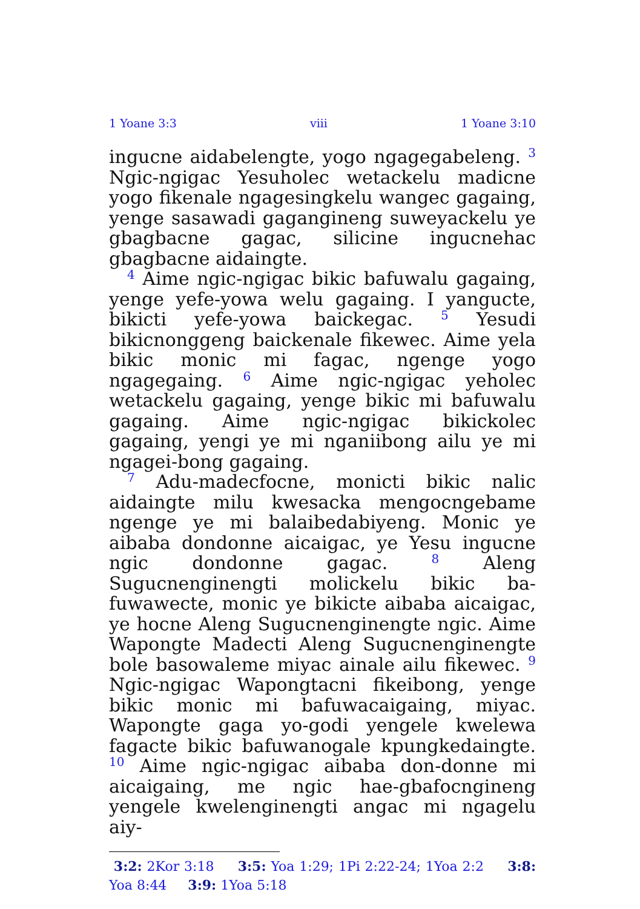1 Yoane 3:3 viii 1 Yoane 3:10
ingucne aidabelengte, yogo ngagegabeleng. <sup>3</sup> Ngic-ngigac Yesuholec wetackelu madicne yogo fikenale ngagesingkelu wangec gagaing, yenge sasawadi gagangineng suweyackelu ye gbagbacne gagac, silicine ingucnehac gbagbacne aidaingte.
<sup>4</sup> Aime ngic-ngigac bikic bafuwalu gagaing, yenge yefe-yowa welu gagaing. I yangucte, bikicti yefe-yowa baickegac. <sup>5</sup> Yesudi bikicnonggeng baickenale fikewec. Aime yela bikic monic mi fagac, ngenge yogo ngagegaing. <sup>6</sup> Aime ngic-ngigac yeholec wetackelu gagaing, yenge bikic mi bafuwalu gagaing. Aime ngic-ngigac bikickolec gagaing, yengi ye mi nganiibong ailu ye mi ngagei-bong gagaing.
<sup>7</sup> Adu-madecfocne, monicti bikic nalic aidaingte milu kwesacka mengocngebame ngenge ye mi balaibedabiyeng. Monic ye aibaba dondonne aicaigac, ye Yesu ingucne ngic dondonne gagac. <sup>8</sup> Aleng Sugucnenginengti molickelu bikic ba-fuwawecte, monic ye bikicte aibaba aicaigac, ye hocne Aleng Sugucnenginengte ngic. Aime Wapongte Madecti Aleng Sugucnenginengte bole basowaleme miyac ainale ailu fikewec. <sup>9</sup> Ngic-ngigac Wapongtacni fikeibong, yenge bikic monic mi bafuwacaigaing, miyac. Wapongte gaga yo-godi yengele kwelewa fagacte bikic bafuwanogale kpungkedaingte. <sup>10</sup> Aime ngic-ngigac aibaba don-donne mi aicaigaing, me ngic hae-gbafocngineng yengele kwelenginengti angac mi ngagelu aiy-
3:2: 2Kor 3:18 3:5: Yoa 1:29; 1Pi 2:22-24; 1Yoa 2:2 3:8: Yoa 8:44 3:9: 1Yoa 5:18